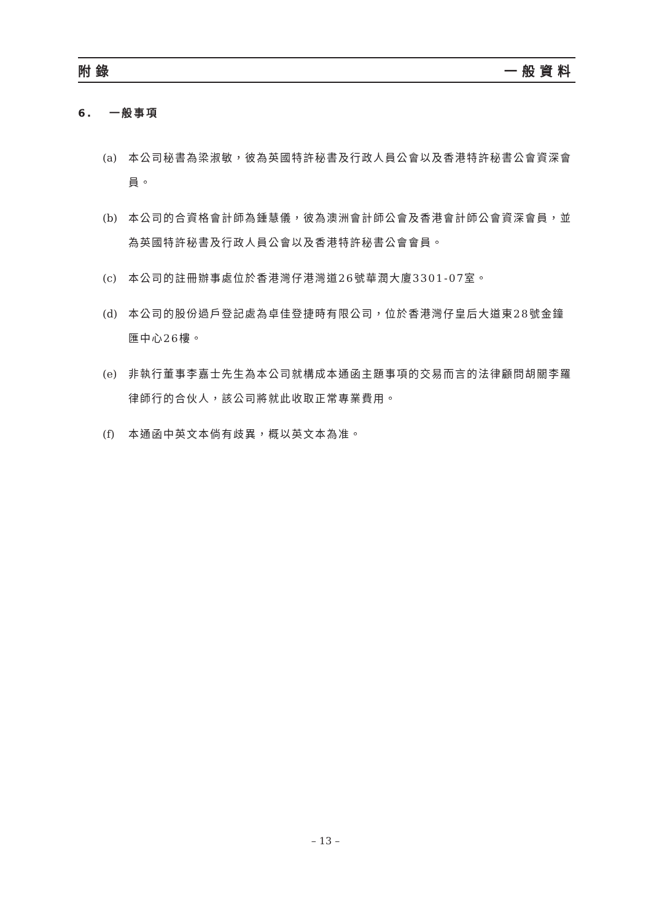附錄 一般資料
6. 一般事項
(a) 本公司秘書為梁淑敏，彼為英國特許秘書及行政人員公會以及香港特許秘書公會資深會員。
(b) 本公司的合資格會計師為鍾慧儀，彼為澳洲會計師公會及香港會計師公會資深會員，並為英國特許秘書及行政人員公會以及香港特許秘書公會會員。
(c) 本公司的註冊辦事處位於香港灣仔港灣道26號華潤大廈3301-07室。
(d) 本公司的股份過戶登記處為卓佳登捷時有限公司，位於香港灣仔皇后大道東28號金鐘匯中心26樓。
(e) 非執行董事李嘉士先生為本公司就構成本通函主題事項的交易而言的法律顧問胡關李羅律師行的合伙人，該公司將就此收取正常專業費用。
(f) 本通函中英文本倘有歧異，概以英文本為准。
– 13 –